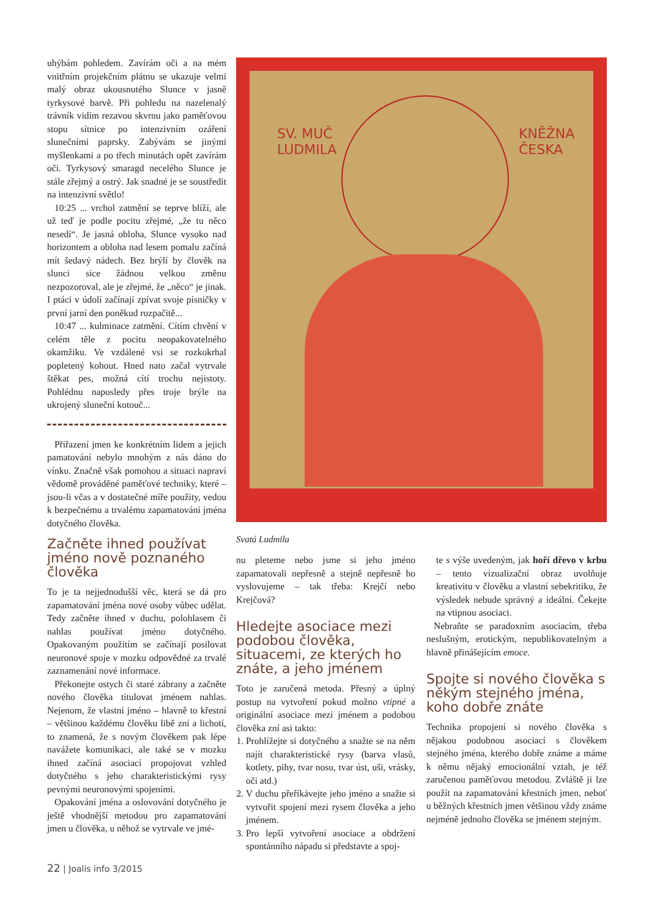uhýbám pohledem. Zavírám oči a na mém vnitřním projekčním plátnu se ukazuje velmi malý obraz ukousnutého Slunce v jasně tyrkysové barvě. Při pohledu na nazelenalý trávník vidím rezavou skvrnu jako paměťovou stopu sítnice po intenzivním ozáření slunečními paprsky. Zabývám se jinými myšlenkami a po třech minutách opět zavírám oči. Tyrkysový smaragd necelého Slunce je stále zřejmý a ostrý. Jak snadné je se soustředit na intenzivní světlo!
10:25 ... vrchol zatmění se teprve blíží, ale už teď je podle pocitu zřejmé, „že tu něco nesedí“. Je jasná obloha, Slunce vysoko nad horizontem a obloha nad lesem pomalu začíná mít šedavý nádech. Bez brýlí by člověk na slunci sice žádnou velkou změnu nezpozoroval, ale je zřejmé, že „něco“ je jinak. I ptáci v údolí začínají zpívat svoje písničky v první jarní den poněkud rozpačitě...
10:47 ... kulminace zatmění. Cítím chvění v celém těle z pocitu neopakovatelného okamžiku. Ve vzdálené vsi se rozkokrhal popletený kohout. Hned nato začal vytrvale štěkat pes, možná cítí trochu nejistoty. Pohlédnu naposledy přes troje brýle na ukrojený sluneční kotouč...
Přiřazení jmen ke konkrétním lidem a jejich pamatování nebylo mnohým z nás dáno do vínku. Značně však pomohou a situaci napraví vědomě prováděné paměťové techniky, které – jsou-li včas a v dostatečné míře použity, vedou k bezpečnému a trvalému zapamatování jména dotyčného člověka.
Začněte ihned používat jméno nově poznaného člověka
To je ta nejjednodušší věc, která se dá pro zapamatování jména nové osoby vůbec udělat. Tedy začněte ihned v duchu, polohlasem či nahlas používat jméno dotyčného. Opakovaným použitím se začínají posilovat neuronové spoje v mozku odpovědné za trvalé zaznamenání nové informace.
Překonejte ostych či staré zábrany a začněte nového člověka titulovat jménem nahlas. Nejenom, že vlastní jméno – hlavně to křestní – většinou každému člověku libě zní a lichotí, to znamená, že s novým člověkem pak lépe navážete komunikaci, ale také se v mozku ihned začíná asociací propojovat vzhled dotyčného s jeho charakteristickými rysy pevnými neuronovými spojeními.
Opakování jména a oslovování dotyčného je ještě vhodnější metodou pro zapamatování jmen u člověka, u něhož se vytrvale ve jmé-
SV. MUČ
LUDMILA
KNĚŽNA
ČESKA
Svatá Ludmila
nu pleteme nebo jsme si jeho jméno zapamatovali nepřesně a stejně nepřesně ho vyslovujeme – tak třeba: Krejčí nebo Krejčová?
Hledejte asociace mezi podobou člověka, situacemi, ze kterých ho znáte, a jeho jménem
Toto je zaručená metoda. Přesný a úplný postup na vytvoření pokud možno vtipné a originální asociace mezi jménem a podobou člověka zní asi takto:
1. Prohlížejte si dotyčného a snažte se na něm najít charakteristické rysy (barva vlasů, kotlety, pihy, tvar nosu, tvar úst, uši, vrásky, oči atd.)
2. V duchu přeříkávejte jeho jméno a snažte si vytvořit spojení mezi rysem člověka a jeho jménem.
3. Pro lepší vytvoření asociace a obdržení spontánního nápadu si představte a spoj-
te s výše uvedeným, jak hoří dřevo v krbu – tento vizualizační obraz uvolňuje kreativitu v člověku a vlastní sebekritiku, že výsledek nebude správný a ideální. Čekejte na vtipnou asociaci.
Nebraňte se paradoxním asociacím, třeba neslušným, erotickým, nepublikovatelným a hlavně přinášejícím emoce.
Spojte si nového člověka s někým stejného jména, koho dobře znáte
Technika propojení si nového člověka s nějakou podobnou asociací s člověkem stejného jména, kterého dobře známe a máme k němu nějaký emocionální vztah, je též zaručenou paměťovou metodou. Zvláště ji lze použít na zapamatování křestních jmen, neboť u běžných křestních jmen většinou vždy známe nejméně jednoho člověka se jménem stejným.
22 | Joalis info 3/2015